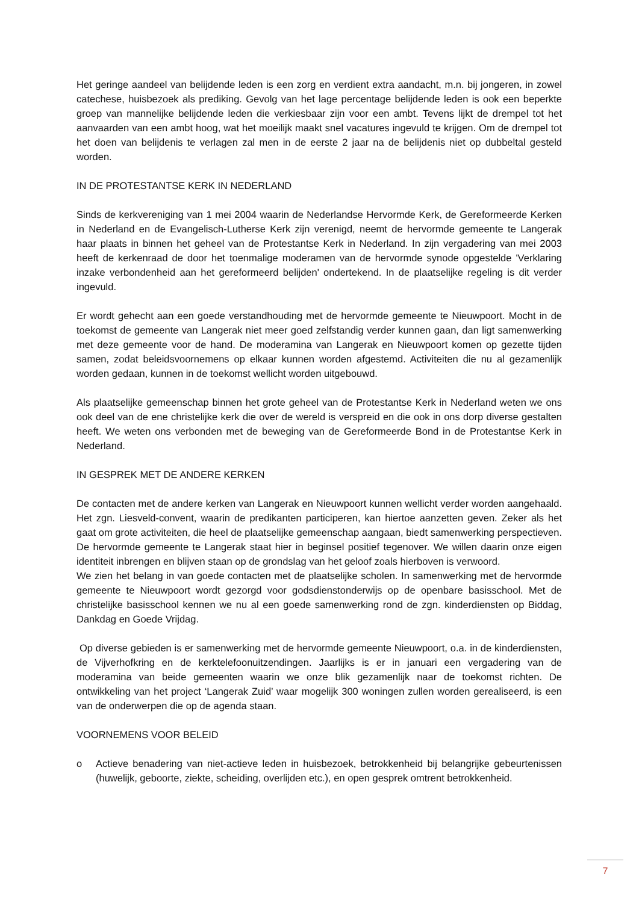Het geringe aandeel van belijdende leden is een zorg en verdient extra aandacht, m.n. bij jongeren, in zowel catechese, huisbezoek als prediking. Gevolg van het lage percentage belijdende leden is ook een beperkte groep van mannelijke belijdende leden die verkiesbaar zijn voor een ambt. Tevens lijkt de drempel tot het aanvaarden van een ambt hoog, wat het moeilijk maakt snel vacatures ingevuld te krijgen. Om de drempel tot het doen van belijdenis te verlagen zal men in de eerste 2 jaar na de belijdenis niet op dubbeltal gesteld worden.
IN DE PROTESTANTSE KERK IN NEDERLAND
Sinds de kerkvereniging van 1 mei 2004 waarin de Nederlandse Hervormde Kerk, de Gereformeerde Kerken in Nederland en de Evangelisch-Lutherse Kerk zijn verenigd, neemt de hervormde gemeente te Langerak haar plaats in binnen het geheel van de Protestantse Kerk in Nederland. In zijn vergadering van mei 2003 heeft de kerkenraad de door het toenmalige moderamen van de hervormde synode opgestelde 'Verklaring inzake verbondenheid aan het gereformeerd belijden' ondertekend. In de plaatselijke regeling is dit verder ingevuld.
Er wordt gehecht aan een goede verstandhouding met de hervormde gemeente te Nieuwpoort. Mocht in de toekomst de gemeente van Langerak niet meer goed zelfstandig verder kunnen gaan, dan ligt samenwerking met deze gemeente voor de hand. De moderamina van Langerak en Nieuwpoort komen op gezette tijden samen, zodat beleidsvoornemens op elkaar kunnen worden afgestemd. Activiteiten die nu al gezamenlijk worden gedaan, kunnen in de toekomst wellicht worden uitgebouwd.
Als plaatselijke gemeenschap binnen het grote geheel van de Protestantse Kerk in Nederland weten we ons ook deel van de ene christelijke kerk die over de wereld is verspreid en die ook in ons dorp diverse gestalten heeft. We weten ons verbonden met de beweging van de Gereformeerde Bond in de Protestantse Kerk in Nederland.
IN GESPREK MET DE ANDERE KERKEN
De contacten met de andere kerken van Langerak en Nieuwpoort kunnen wellicht verder worden aangehaald. Het zgn. Liesveld-convent, waarin de predikanten participeren, kan hiertoe aanzetten geven. Zeker als het gaat om grote activiteiten, die heel de plaatselijke gemeenschap aangaan, biedt samenwerking perspectieven. De hervormde gemeente te Langerak staat hier in beginsel positief tegenover. We willen daarin onze eigen identiteit inbrengen en blijven staan op de grondslag van het geloof zoals hierboven is verwoord.
We zien het belang in van goede contacten met de plaatselijke scholen. In samenwerking met de hervormde gemeente te Nieuwpoort wordt gezorgd voor godsdienstonderwijs op de openbare basisschool. Met de christelijke basisschool kennen we nu al een goede samenwerking rond de zgn. kinderdiensten op Biddag, Dankdag en Goede Vrijdag.
Op diverse gebieden is er samenwerking met de hervormde gemeente Nieuwpoort, o.a. in de kinderdiensten, de Vijverhofkring en de kerktelefoonuitzendingen. Jaarlijks is er in januari een vergadering van de moderamina van beide gemeenten waarin we onze blik gezamenlijk naar de toekomst richten. De ontwikkeling van het project ‘Langerak Zuid’ waar mogelijk 300 woningen zullen worden gerealiseerd, is een van de onderwerpen die op de agenda staan.
VOORNEMENS VOOR BELEID
o Actieve benadering van niet-actieve leden in huisbezoek, betrokkenheid bij belangrijke gebeurtenissen (huwelijk, geboorte, ziekte, scheiding, overlijden etc.), en open gesprek omtrent betrokkenheid.
7